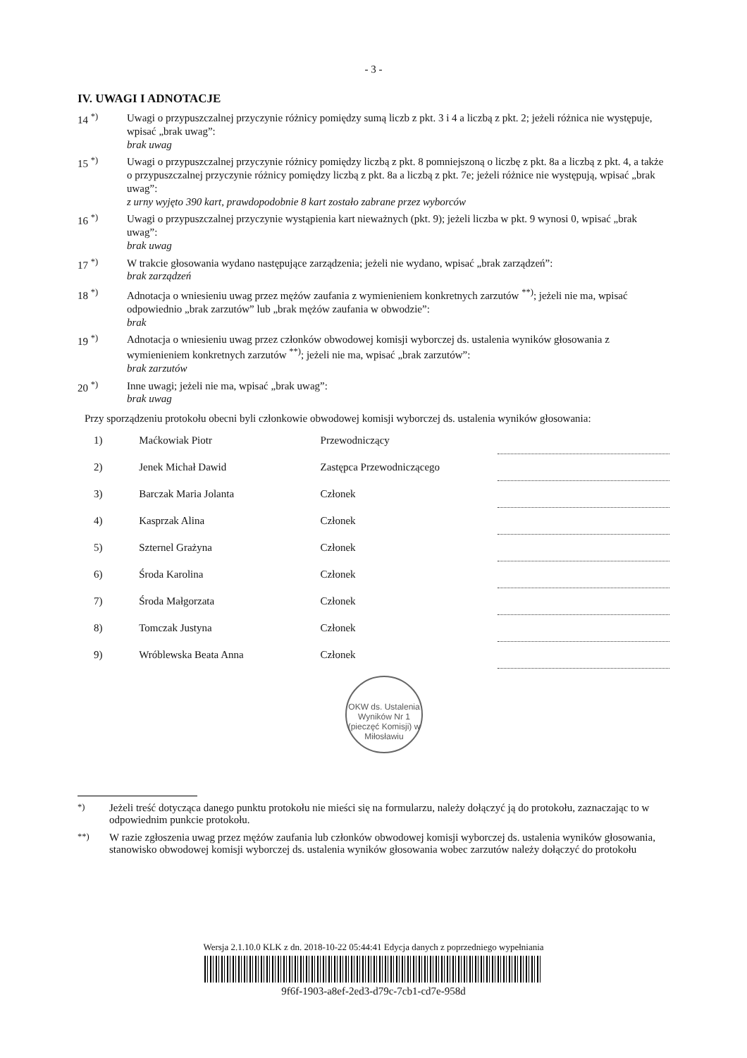- 3 -
IV. UWAGI I ADNOTACJE
14 <sup>*)</sup> Uwagi o przypuszczalnej przyczynie różnicy pomiędzy sumą liczb z pkt. 3 i 4 a liczbą z pkt. 2; jeżeli różnica nie występuje, wpisać „brak uwag”:
brak uwag
15 <sup>*)</sup> Uwagi o przypuszczalnej przyczynie różnicy pomiędzy liczbą z pkt. 8 pomniejszoną o liczbę z pkt. 8a a liczbą z pkt. 4, a także o przypuszczalnej przyczynie różnicy pomiędzy liczbą z pkt. 8a a liczbą z pkt. 7e; jeżeli różnice nie występują, wpisać „brak uwag”:
z urny wyjęto 390 kart, prawdopodobnie 8 kart zostało zabrane przez wyborców
16 <sup>*)</sup> Uwagi o przypuszczalnej przyczynie wystąpienia kart nieważnych (pkt. 9); jeżeli liczba w pkt. 9 wynosi 0, wpisać „brak uwag”:
brak uwag
17 <sup>*)</sup> W trakcie głosowania wydano następujące zarządzenia; jeżeli nie wydano, wpisać „brak zarządzeń”:
brak zarządzeń
18 <sup>*)</sup> Adnotacja o wniesieniu uwag przez mężów zaufania z wymienieniem konkretnych zarzutów <sup>**)</sup>; jeżeli nie ma, wpisać odpowiednio „brak zarzutów” lub „brak mężów zaufania w obwodzie”:
brak
19 <sup>*)</sup> Adnotacja o wniesieniu uwag przez członków obwodowej komisji wyborczej ds. ustalenia wyników głosowania z wymienieniem konkretnych zarzutów <sup>**)</sup>; jeżeli nie ma, wpisać „brak zarzutów”:
brak zarzutów
20 <sup>*)</sup> Inne uwagi; jeżeli nie ma, wpisać „brak uwag”:
brak uwag
Przy sporządzeniu protokołu obecni byli członkowie obwodowej komisji wyborczej ds. ustalenia wyników głosowania:
| 1) | Maćkowiak Piotr | Przewodniczący | |
| 2) | Jenek Michał Dawid | Zastępca Przewodniczącego | |
| 3) | Barczak Maria Jolanta | Członek | |
| 4) | Kasprzak Alina | Członek | |
| 5) | Szternel Grażyna | Członek | |
| 6) | Środa Karolina | Członek | |
| 7) | Środa Małgorzata | Członek | |
| 8) | Tomczak Justyna | Członek | |
| 9) | Wróblewska Beata Anna | Członek | |
OKW ds. Ustalenia Wyników Nr 1 (pieczęć Komisji) w Miłosławiu
<sup>*)</sup> Jeżeli treść dotycząca danego punktu protokołu nie mieści się na formularzu, należy dołączyć ją do protokołu, zaznaczając to w odpowiednim punkcie protokołu.
<sup>**)</sup> W razie zgłoszenia uwag przez mężów zaufania lub członków obwodowej komisji wyborczej ds. ustalenia wyników głosowania, stanowisko obwodowej komisji wyborczej ds. ustalenia wyników głosowania wobec zarzutów należy dołączyć do protokołu
Wersja 2.1.10.0 KLK z dn. 2018-10-22 05:44:41 Edycja danych z poprzedniego wypełniania
9f6f-1903-a8ef-2ed3-d79c-7cb1-cd7e-958d